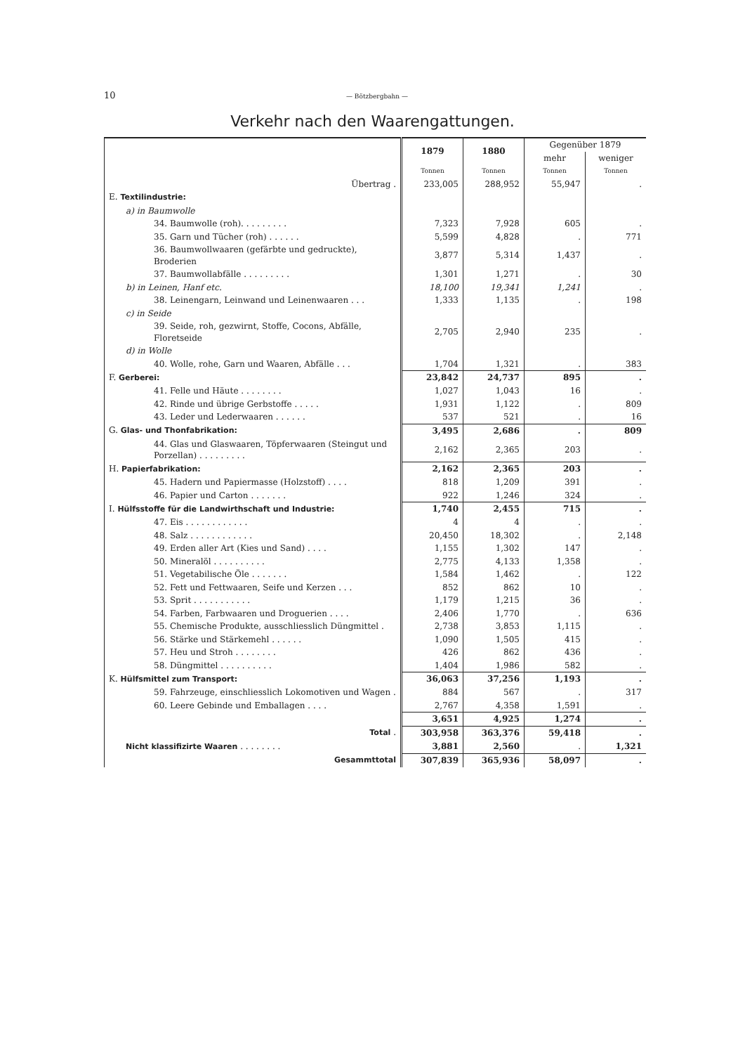10 — Bötzbergbahn —
Verkehr nach den Waarengattungen.
| | 1879 | 1880 | Gegenüber 1879 | |
| --- | --- | --- | --- | --- |
| | | | mehr | weniger |
| | Tonnen | Tonnen | Tonnen | Tonnen |
| Übertrag . | 233,005 | 288,952 | 55,947 | . |
| E. Textilindustrie: | | | | |
| a) in Baumwolle | | | | |
| 34. Baumwolle (roh). . . . . . . . . | 7,323 | 7,928 | 605 | . |
| 35. Garn und Tücher (roh) . . . . . . | 5,599 | 4,828 | . | 771 |
| 36. Baumwollwaaren (gefärbte und gedruckte), Broderien | 3,877 | 5,314 | 1,437 | . |
| 37. Baumwollabfälle . . . . . . . . . | 1,301 | 1,271 | . | 30 |
| b) in Leinen, Hanf etc. | 18,100 | 19,341 | 1,241 | . |
| 38. Leinengarn, Leinwand und Leinenwaaren . . . | 1,333 | 1,135 | . | 198 |
| c) in Seide | | | | |
| 39. Seide, roh, gezwirnt, Stoffe, Cocons, Abfälle, Floretseide | 2,705 | 2,940 | 235 | . |
| d) in Wolle | | | | |
| 40. Wolle, rohe, Garn und Waaren, Abfälle . . . | 1,704 | 1,321 | . | 383 |
| F. Gerberei: | 23,842 | 24,737 | 895 | . |
| 41. Felle und Häute . . . . . . . . | 1,027 | 1,043 | 16 | . |
| 42. Rinde und übrige Gerbstoffe . . . . . | 1,931 | 1,122 | . | 809 |
| 43. Leder und Lederwaaren . . . . . . | 537 | 521 | . | 16 |
| G. Glas- und Thonfabrikation: | 3,495 | 2,686 | . | 809 |
| 44. Glas und Glaswaaren, Töpferwaaren (Steingut und Porzellan) . . . . . . . . . | 2,162 | 2,365 | 203 | . |
| H. Papierfabrikation: | 2,162 | 2,365 | 203 | . |
| 45. Hadern und Papiermasse (Holzstoff) . . . . | 818 | 1,209 | 391 | . |
| 46. Papier und Carton . . . . . . . | 922 | 1,246 | 324 | . |
| I. Hülfsstoffe für die Landwirthschaft und Industrie: | 1,740 | 2,455 | 715 | . |
| 47. Eis . . . . . . . . . . . . | 4 | 4 | . | . |
| 48. Salz . . . . . . . . . . . . | 20,450 | 18,302 | . | 2,148 |
| 49. Erden aller Art (Kies und Sand) . . . . | 1,155 | 1,302 | 147 | . |
| 50. Mineralöl . . . . . . . . . . | 2,775 | 4,133 | 1,358 | . |
| 51. Vegetabilische Öle . . . . . . . | 1,584 | 1,462 | . | 122 |
| 52. Fett und Fettwaaren, Seife und Kerzen . . . | 852 | 862 | 10 | . |
| 53. Sprit . . . . . . . . . . . | 1,179 | 1,215 | 36 | . |
| 54. Farben, Farbwaaren und Droguerien . . . . | 2,406 | 1,770 | . | 636 |
| 55. Chemische Produkte, ausschliesslich Düngmittel . | 2,738 | 3,853 | 1,115 | . |
| 56. Stärke und Stärkemehl . . . . . . | 1,090 | 1,505 | 415 | . |
| 57. Heu und Stroh . . . . . . . . | 426 | 862 | 436 | . |
| 58. Düngmittel . . . . . . . . . . | 1,404 | 1,986 | 582 | . |
| K. Hülfsmittel zum Transport: | 36,063 | 37,256 | 1,193 | . |
| 59. Fahrzeuge, einschliesslich Lokomotiven und Wagen . | 884 | 567 | . | 317 |
| 60. Leere Gebinde und Emballagen . . . . | 2,767 | 4,358 | 1,591 | . |
| | 3,651 | 4,925 | 1,274 | . |
| Total . | 303,958 | 363,376 | 59,418 | . |
| Nicht klassifizirte Waaren . . . . . . . . | 3,881 | 2,560 | . | 1,321 |
| Gesammttotal | 307,839 | 365,936 | 58,097 | . |